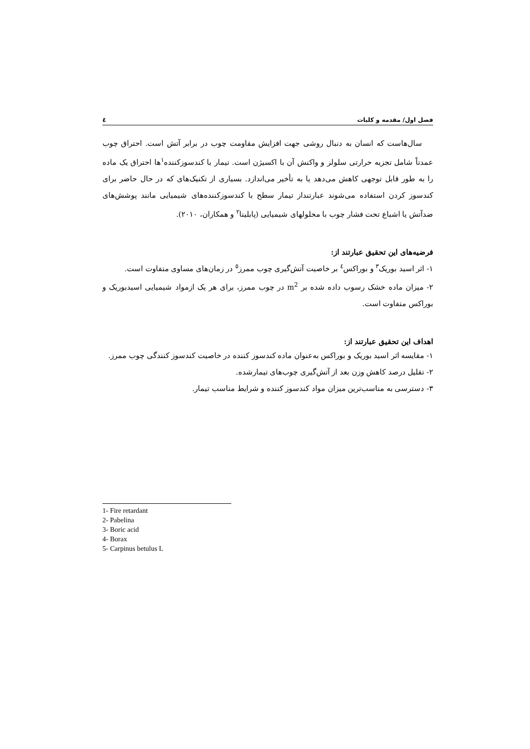فصل اول/ مقدمه و کلیات ٤
سال‌هاست که انسان به دنبال روشی جهت افزایش مقاومت چوب در برابر آتش است. احتراق چوب عمدتاً شامل تجزیه حرارتی سلولز و واکنش آن با اکسیژن است. تیمار با کندسوزکننده<sup>۱</sup>ها احتراق یک ماده را به طور قابل توجهی کاهش می‌دهد یا به تأخیر می‌اندازد. بسیاری از تکنیک‌های که در حال حاضر برای کندسوز کردن استفاده می‌شوند عبارتنداز تیمار سطح با کندسوزکننده‌های شیمیایی مانند پوشش‌های ضدآتش یا اشباع تحت فشار چوب با محلولهای شیمیایی (پابلینا<sup>۲</sup> و همکاران، ۲۰۱۰).
فرضیه‌های این تحقیق عبارتند از:
۱- اثر اسید بوریک<sup>۳</sup> و بوراکس<sup>٤</sup> بر خاصیت آتش‌گیری چوب ممرز<sup>٥</sup> در زمان‌های مساوی متفاوت است.
۲- میزان ماده خشک رسوب داده شده بر m<sup>2</sup> در چوب ممرز، برای هر یک ازمواد شیمیایی اسیدبوریک و بوراکس متفاوت است.
اهداف این تحقیق عبارتند از:
۱- مقایسه اثر اسید بوریک و بوراکس به‌عنوان ماده کندسوز کننده در خاصیت کندسوز کنندگی چوب ممرز.
۲- تقلیل درصد کاهش وزن بعد از آتش‌گیری چوب‌های تیمارشده.
۳- دسترسی به مناسب‌ترین میزان مواد کندسوز کننده و شرایط مناسب تیمار.
1- Fire retardant
2- Pabelina
3- Boric acid
4- Borax
5- Carpinus betulus L